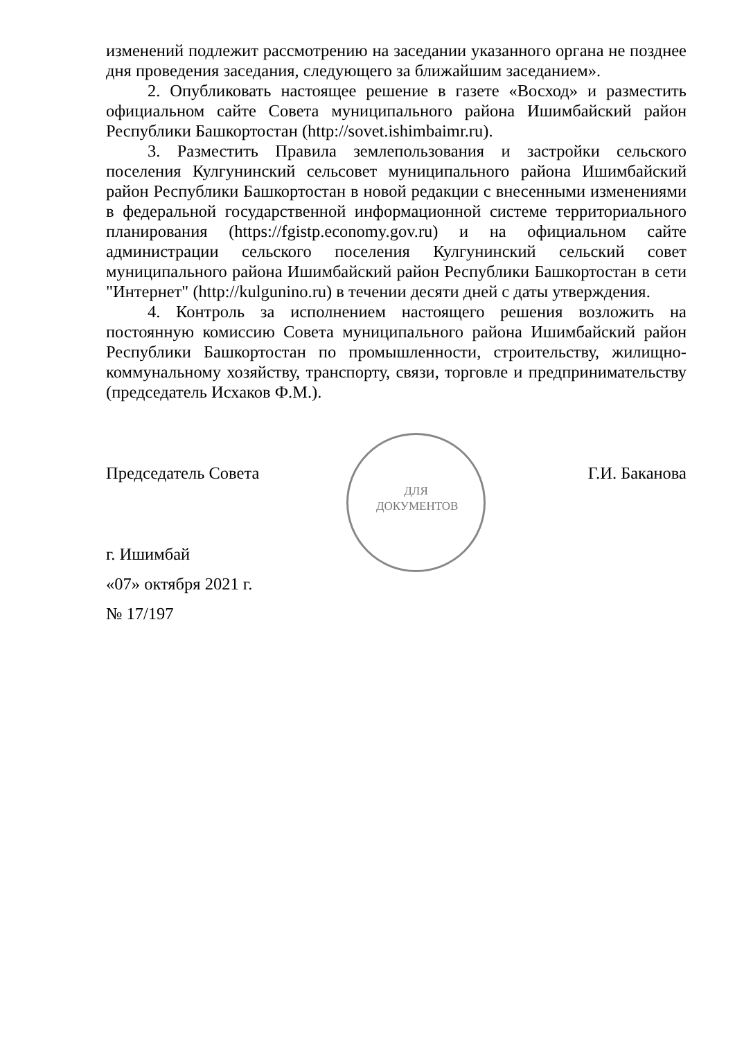изменений подлежит рассмотрению на заседании указанного органа не позднее дня проведения заседания, следующего за ближайшим заседанием».
2. Опубликовать настоящее решение в газете «Восход» и разместить официальном сайте Совета муниципального района Ишимбайский район Республики Башкортостан (http://sovet.ishimbaimr.ru).
3. Разместить Правила землепользования и застройки сельского поселения Кулгунинский сельсовет муниципального района Ишимбайский район Республики Башкортостан в новой редакции с внесенными изменениями в федеральной государственной информационной системе территориального планирования (https://fgistp.economy.gov.ru) и на официальном сайте администрации сельского поселения Кулгунинский сельский совет муниципального района Ишимбайский район Республики Башкортостан в сети "Интернет" (http://kulgunino.ru) в течении десяти дней с даты утверждения.
4. Контроль за исполнением настоящего решения возложить на постоянную комиссию Совета муниципального района Ишимбайский район Республики Башкортостан по промышленности, строительству, жилищно-коммунальному хозяйству, транспорту, связи, торговле и предпринимательству (председатель Исхаков Ф.М.).
Председатель Совета Г.И. Баканова
ДЛЯ
ДОКУМЕНТОВ
г. Ишимбай
«07» октября 2021 г.
№ 17/197